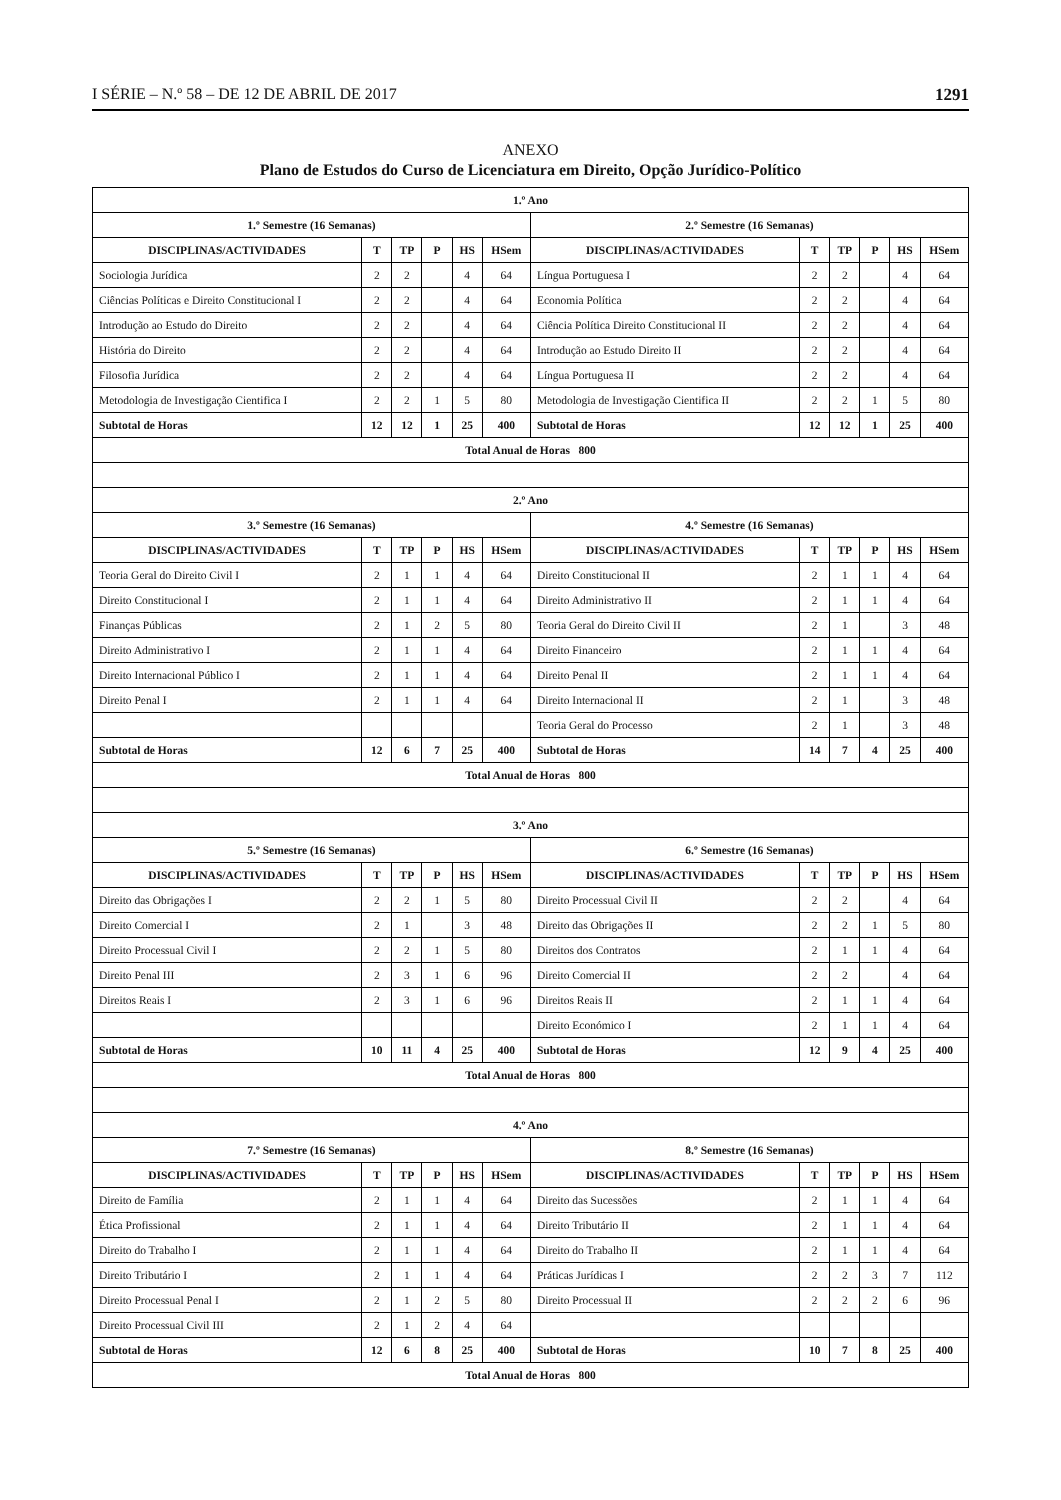I SÉRIE – N.º 58 – DE 12 DE ABRIL DE 2017 1291
ANEXO
Plano de Estudos do Curso de Licenciatura em Direito, Opção Jurídico-Político
| 1.º Ano | | | | | | | | | | | |
| --- | --- | --- | --- | --- | --- | --- | --- | --- | --- | --- | --- |
| 1.º Semestre (16 Semanas) | | | | | | 2.º Semestre (16 Semanas) | | | | | |
| DISCIPLINAS/ACTIVIDADES | T | TP | P | HS | HSem | DISCIPLINAS/ACTIVIDADES | T | TP | P | HS | HSem |
| Sociologia Jurídica | 2 | 2 | | 4 | 64 | Língua Portuguesa I | 2 | 2 | | 4 | 64 |
| Ciências Políticas e Direito Constitucional I | 2 | 2 | | 4 | 64 | Economia Política | 2 | 2 | | 4 | 64 |
| Introdução ao Estudo do Direito | 2 | 2 | | 4 | 64 | Ciência Política Direito Constitucional II | 2 | 2 | | 4 | 64 |
| História do Direito | 2 | 2 | | 4 | 64 | Introdução ao Estudo Direito II | 2 | 2 | | 4 | 64 |
| Filosofia Jurídica | 2 | 2 | | 4 | 64 | Língua Portuguesa II | 2 | 2 | | 4 | 64 |
| Metodologia de Investigação Cientifica I | 2 | 2 | 1 | 5 | 80 | Metodologia de Investigação Cientifica II | 2 | 2 | 1 | 5 | 80 |
| Subtotal de Horas | 12 | 12 | 1 | 25 | 400 | Subtotal de Horas | 12 | 12 | 1 | 25 | 400 |
| Total Anual de Horas 800 | | | | | | | | | | | |
| 2.º Ano | | | | | | | | | | | |
| 3.º Semestre (16 Semanas) | | | | | | 4.º Semestre (16 Semanas) | | | | | |
| DISCIPLINAS/ACTIVIDADES | T | TP | P | HS | HSem | DISCIPLINAS/ACTIVIDADES | T | TP | P | HS | HSem |
| Teoria Geral do Direito Civil I | 2 | 1 | 1 | 4 | 64 | Direito Constitucional II | 2 | 1 | 1 | 4 | 64 |
| Direito Constitucional I | 2 | 1 | 1 | 4 | 64 | Direito Administrativo II | 2 | 1 | 1 | 4 | 64 |
| Finanças Públicas | 2 | 1 | 2 | 5 | 80 | Teoria Geral do Direito Civil II | 2 | 1 | | 3 | 48 |
| Direito Administrativo I | 2 | 1 | 1 | 4 | 64 | Direito Financeiro | 2 | 1 | 1 | 4 | 64 |
| Direito Internacional Público I | 2 | 1 | 1 | 4 | 64 | Direito Penal II | 2 | 1 | 1 | 4 | 64 |
| Direito Penal I | 2 | 1 | 1 | 4 | 64 | Direito Internacional II | 2 | 1 | | 3 | 48 |
| | | | | | | Teoria Geral do Processo | 2 | 1 | | 3 | 48 |
| Subtotal de Horas | 12 | 6 | 7 | 25 | 400 | Subtotal de Horas | 14 | 7 | 4 | 25 | 400 |
| Total Anual de Horas 800 | | | | | | | | | | | |
| 3.º Ano | | | | | | | | | | | |
| 5.º Semestre (16 Semanas) | | | | | | 6.º Semestre (16 Semanas) | | | | | |
| DISCIPLINAS/ACTIVIDADES | T | TP | P | HS | HSem | DISCIPLINAS/ACTIVIDADES | T | TP | P | HS | HSem |
| Direito das Obrigações I | 2 | 2 | 1 | 5 | 80 | Direito Processual Civil II | 2 | 2 | | 4 | 64 |
| Direito Comercial I | 2 | 1 | | 3 | 48 | Direito das Obrigações II | 2 | 2 | 1 | 5 | 80 |
| Direito Processual Civil I | 2 | 2 | 1 | 5 | 80 | Direitos dos Contratos | 2 | 1 | 1 | 4 | 64 |
| Direito Penal III | 2 | 3 | 1 | 6 | 96 | Direito Comercial II | 2 | 2 | | 4 | 64 |
| Direitos Reais I | 2 | 3 | 1 | 6 | 96 | Direitos Reais II | 2 | 1 | 1 | 4 | 64 |
| | | | | | | Direito Económico I | 2 | 1 | 1 | 4 | 64 |
| Subtotal de Horas | 10 | 11 | 4 | 25 | 400 | Subtotal de Horas | 12 | 9 | 4 | 25 | 400 |
| Total Anual de Horas 800 | | | | | | | | | | | |
| 4.º Ano | | | | | | | | | | | |
| 7.º Semestre (16 Semanas) | | | | | | 8.º Semestre (16 Semanas) | | | | | |
| DISCIPLINAS/ACTIVIDADES | T | TP | P | HS | HSem | DISCIPLINAS/ACTIVIDADES | T | TP | P | HS | HSem |
| Direito de Família | 2 | 1 | 1 | 4 | 64 | Direito das Sucessões | 2 | 1 | 1 | 4 | 64 |
| Ética Profissional | 2 | 1 | 1 | 4 | 64 | Direito Tributário II | 2 | 1 | 1 | 4 | 64 |
| Direito do Trabalho I | 2 | 1 | 1 | 4 | 64 | Direito do Trabalho II | 2 | 1 | 1 | 4 | 64 |
| Direito Tributário I | 2 | 1 | 1 | 4 | 64 | Práticas Jurídicas I | 2 | 2 | 3 | 7 | 112 |
| Direito Processual Penal I | 2 | 1 | 2 | 5 | 80 | Direito Processual II | 2 | 2 | 2 | 6 | 96 |
| Direito Processual Civil III | 2 | 1 | 2 | 4 | 64 | | | | | | |
| Subtotal de Horas | 12 | 6 | 8 | 25 | 400 | Subtotal de Horas | 10 | 7 | 8 | 25 | 400 |
| Total Anual de Horas 800 | | | | | | | | | | | |